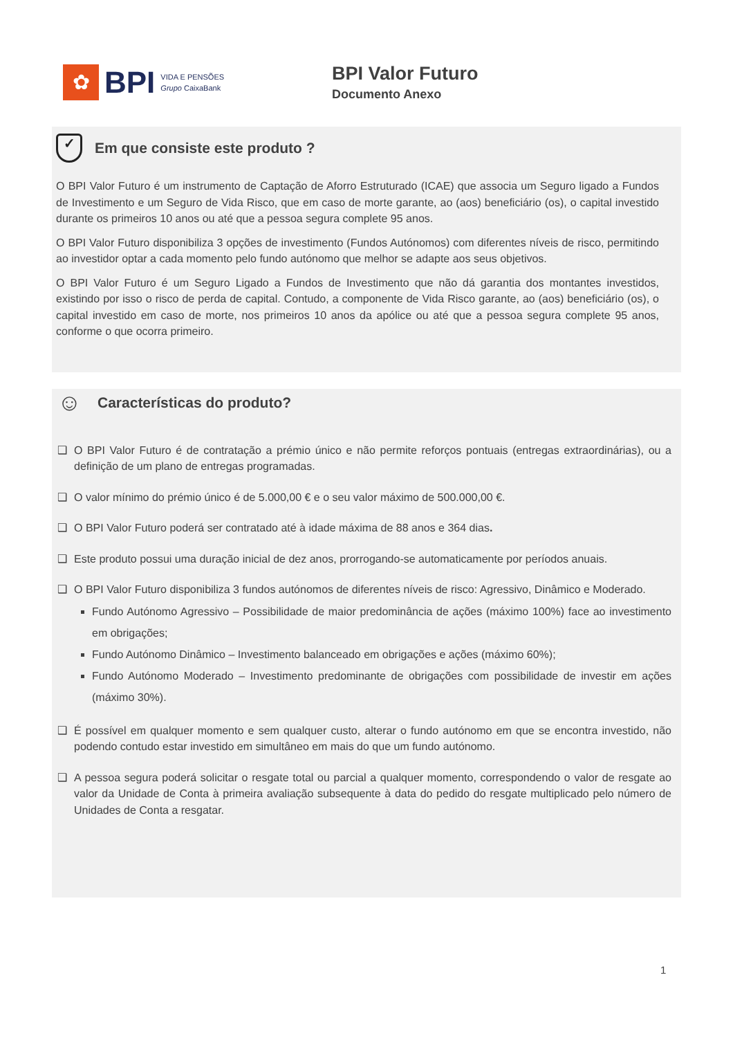✿
BPI
VIDA E PENSÕES
Grupo CaixaBank
BPI Valor Futuro
Documento Anexo
✓ Em que consiste este produto ?
O BPI Valor Futuro é um instrumento de Captação de Aforro Estruturado (ICAE) que associa um Seguro ligado a Fundos de Investimento e um Seguro de Vida Risco, que em caso de morte garante, ao (aos) beneficiário (os), o capital investido durante os primeiros 10 anos ou até que a pessoa segura complete 95 anos.
O BPI Valor Futuro disponibiliza 3 opções de investimento (Fundos Autónomos) com diferentes níveis de risco, permitindo ao investidor optar a cada momento pelo fundo autónomo que melhor se adapte aos seus objetivos.
O BPI Valor Futuro é um Seguro Ligado a Fundos de Investimento que não dá garantia dos montantes investidos, existindo por isso o risco de perda de capital. Contudo, a componente de Vida Risco garante, ao (aos) beneficiário (os), o capital investido em caso de morte, nos primeiros 10 anos da apólice ou até que a pessoa segura complete 95 anos, conforme o que ocorra primeiro.
☺ Características do produto?
❑ O BPI Valor Futuro é de contratação a prémio único e não permite reforços pontuais (entregas extraordinárias), ou a definição de um plano de entregas programadas.
❑ O valor mínimo do prémio único é de 5.000,00 € e o seu valor máximo de 500.000,00 €.
❑ O BPI Valor Futuro poderá ser contratado até à idade máxima de 88 anos e 364 dias.
❑ Este produto possui uma duração inicial de dez anos, prorrogando-se automaticamente por períodos anuais.
❑ O BPI Valor Futuro disponibiliza 3 fundos autónomos de diferentes níveis de risco: Agressivo, Dinâmico e Moderado.
Fundo Autónomo Agressivo – Possibilidade de maior predominância de ações (máximo 100%) face ao investimento em obrigações;
Fundo Autónomo Dinâmico – Investimento balanceado em obrigações e ações (máximo 60%);
Fundo Autónomo Moderado – Investimento predominante de obrigações com possibilidade de investir em ações (máximo 30%).
❑ É possível em qualquer momento e sem qualquer custo, alterar o fundo autónomo em que se encontra investido, não podendo contudo estar investido em simultâneo em mais do que um fundo autónomo.
❑ A pessoa segura poderá solicitar o resgate total ou parcial a qualquer momento, correspondendo o valor de resgate ao valor da Unidade de Conta à primeira avaliação subsequente à data do pedido do resgate multiplicado pelo número de Unidades de Conta a resgatar.
1